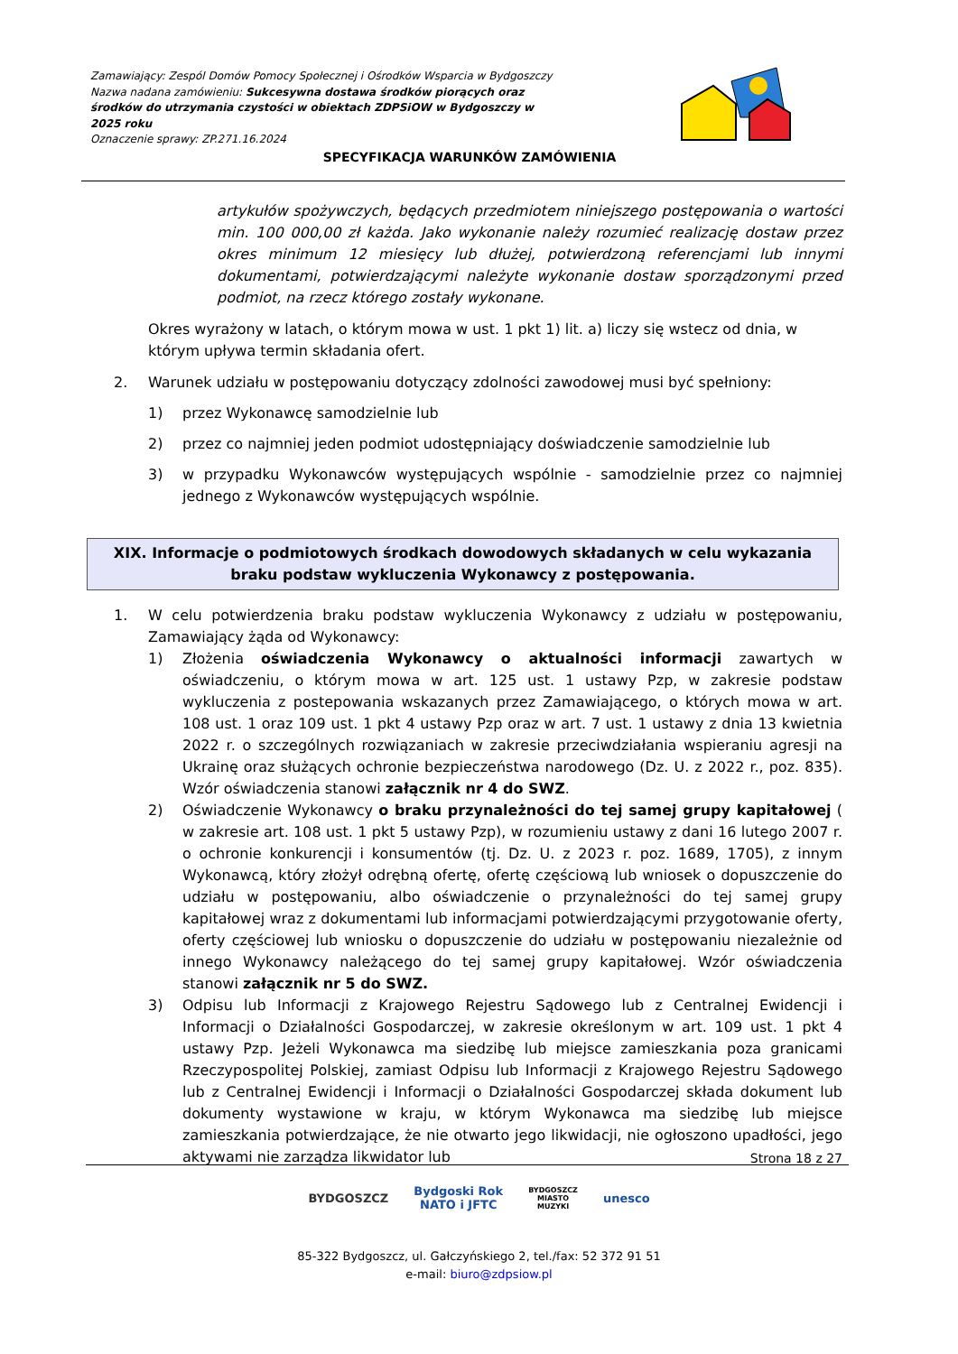Zamawiający: Zespól Domów Pomocy Społecznej i Ośrodków Wsparcia w Bydgoszczy
Nazwa nadana zamówieniu: Sukcesywna dostawa środków piorących oraz środków do utrzymania czystości w obiektach ZDPSiOW w Bydgoszczy w 2025 roku
Oznaczenie sprawy: ZP.271.16.2024
SPECYFIKACJA WARUNKÓW ZAMÓWIENIA
artykułów spożywczych, będących przedmiotem niniejszego postępowania o wartości min. 100 000,00 zł każda. Jako wykonanie należy rozumieć realizację dostaw przez okres minimum 12 miesięcy lub dłużej, potwierdzoną referencjami lub innymi dokumentami, potwierdzającymi należyte wykonanie dostaw sporządzonymi przed podmiot, na rzecz którego zostały wykonane.
Okres wyrażony w latach, o którym mowa w ust. 1 pkt 1) lit. a) liczy się wstecz od dnia, w którym upływa termin składania ofert.
2. Warunek udziału w postępowaniu dotyczący zdolności zawodowej musi być spełniony:
1) przez Wykonawcę samodzielnie lub
2) przez co najmniej jeden podmiot udostępniający doświadczenie samodzielnie lub
3) w przypadku Wykonawców występujących wspólnie - samodzielnie przez co najmniej jednego z Wykonawców występujących wspólnie.
XIX. Informacje o podmiotowych środkach dowodowych składanych w celu wykazania braku podstaw wykluczenia Wykonawcy z postępowania.
1. W celu potwierdzenia braku podstaw wykluczenia Wykonawcy z udziału w postępowaniu, Zamawiający żąda od Wykonawcy:
1) Złożenia oświadczenia Wykonawcy o aktualności informacji zawartych w oświadczeniu, o którym mowa w art. 125 ust. 1 ustawy Pzp, w zakresie podstaw wykluczenia z postepowania wskazanych przez Zamawiającego, o których mowa w art. 108 ust. 1 oraz 109 ust. 1 pkt 4 ustawy Pzp oraz w art. 7 ust. 1 ustawy z dnia 13 kwietnia 2022 r. o szczególnych rozwiązaniach w zakresie przeciwdziałania wspieraniu agresji na Ukrainę oraz służących ochronie bezpieczeństwa narodowego (Dz. U. z 2022 r., poz. 835). Wzór oświadczenia stanowi załącznik nr 4 do SWZ.
2) Oświadczenie Wykonawcy o braku przynależności do tej samej grupy kapitałowej ( w zakresie art. 108 ust. 1 pkt 5 ustawy Pzp), w rozumieniu ustawy z dani 16 lutego 2007 r. o ochronie konkurencji i konsumentów (tj. Dz. U. z 2023 r. poz. 1689, 1705), z innym Wykonawcą, który złożył odrębną ofertę, ofertę częściową lub wniosek o dopuszczenie do udziału w postępowaniu, albo oświadczenie o przynależności do tej samej grupy kapitałowej wraz z dokumentami lub informacjami potwierdzającymi przygotowanie oferty, oferty częściowej lub wniosku o dopuszczenie do udziału w postępowaniu niezależnie od innego Wykonawcy należącego do tej samej grupy kapitałowej. Wzór oświadczenia stanowi załącznik nr 5 do SWZ.
3) Odpisu lub Informacji z Krajowego Rejestru Sądowego lub z Centralnej Ewidencji i Informacji o Działalności Gospodarczej, w zakresie określonym w art. 109 ust. 1 pkt 4 ustawy Pzp. Jeżeli Wykonawca ma siedzibę lub miejsce zamieszkania poza granicami Rzeczypospolitej Polskiej, zamiast Odpisu lub Informacji z Krajowego Rejestru Sądowego lub z Centralnej Ewidencji i Informacji o Działalności Gospodarczej składa dokument lub dokumenty wystawione w kraju, w którym Wykonawca ma siedzibę lub miejsce zamieszkania potwierdzające, że nie otwarto jego likwidacji, nie ogłoszono upadłości, jego aktywami nie zarządza likwidator lub
Strona 18 z 27
BYDGOSZCZ Bydgoski Rok
NATO i JFTC BYDGOSZCZ
MIASTO
MUZYKI unesco
85-322 Bydgoszcz, ul. Gałczyńskiego 2, tel./fax: 52 372 91 51
e-mail: biuro@zdpsiow.pl